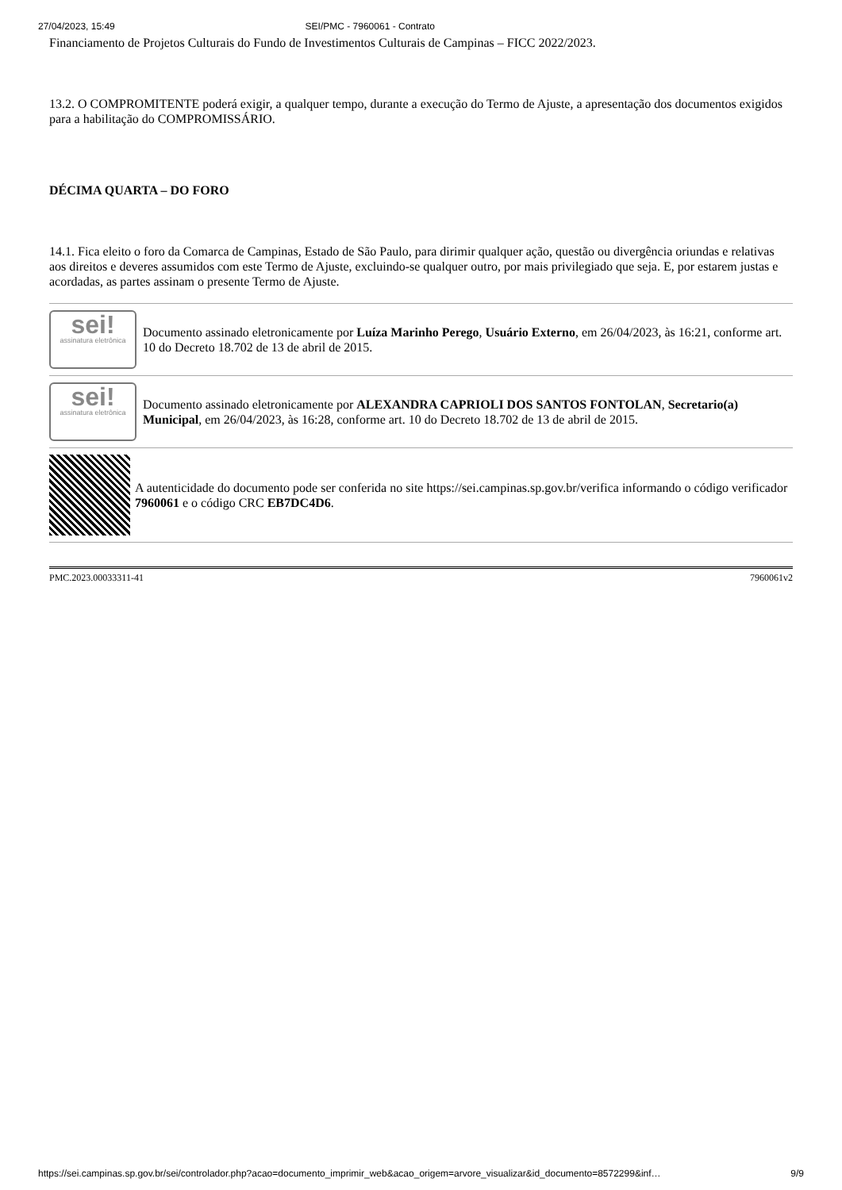27/04/2023, 15:49 SEI/PMC - 7960061 - Contrato
Financiamento de Projetos Culturais do Fundo de Investimentos Culturais de Campinas – FICC 2022/2023.
13.2. O COMPROMITENTE poderá exigir, a qualquer tempo, durante a execução do Termo de Ajuste, a apresentação dos documentos exigidos para a habilitação do COMPROMISSÁRIO.
DÉCIMA QUARTA – DO FORO
14.1. Fica eleito o foro da Comarca de Campinas, Estado de São Paulo, para dirimir qualquer ação, questão ou divergência oriundas e relativas aos direitos e deveres assumidos com este Termo de Ajuste, excluindo-se qualquer outro, por mais privilegiado que seja. E, por estarem justas e acordadas, as partes assinam o presente Termo de Ajuste.
sei!
assinatura eletrônica
Documento assinado eletronicamente por Luíza Marinho Perego, Usuário Externo, em 26/04/2023, às 16:21, conforme art. 10 do Decreto 18.702 de 13 de abril de 2015.
sei!
assinatura eletrônica
Documento assinado eletronicamente por ALEXANDRA CAPRIOLI DOS SANTOS FONTOLAN, Secretario(a) Municipal, em 26/04/2023, às 16:28, conforme art. 10 do Decreto 18.702 de 13 de abril de 2015.
A autenticidade do documento pode ser conferida no site https://sei.campinas.sp.gov.br/verifica informando o código verificador 7960061 e o código CRC EB7DC4D6.
PMC.2023.00033311-41 7960061v2
https://sei.campinas.sp.gov.br/sei/controlador.php?acao=documento_imprimir_web&acao_origem=arvore_visualizar&id_documento=8572299&inf… 9/9